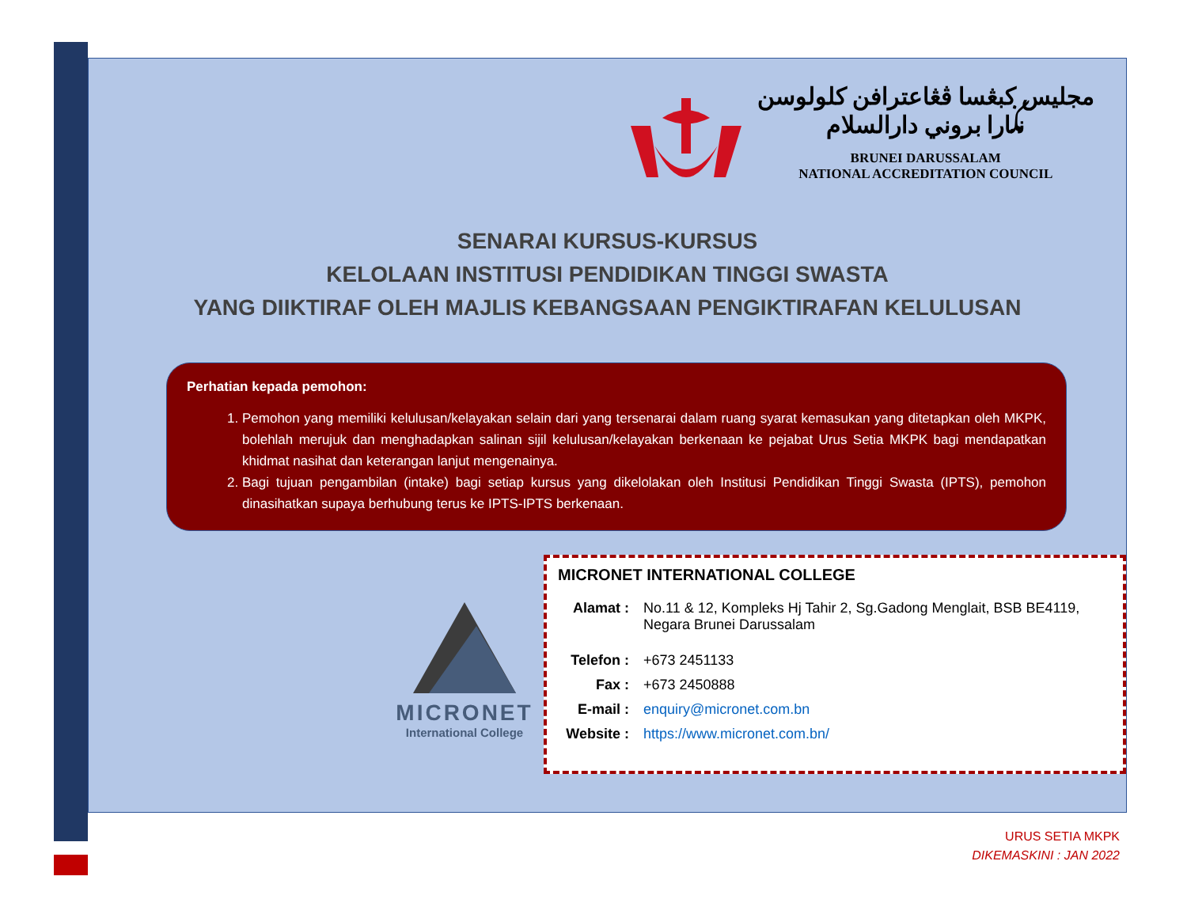مجليس كبڠسا ڤڠاعترافن کلولوسن
نݢارا بروني دارالسلام
BRUNEI DARUSSALAM
NATIONAL ACCREDITATION COUNCIL
SENARAI KURSUS-KURSUS
KELOLAAN INSTITUSI PENDIDIKAN TINGGI SWASTA
YANG DIIKTIRAF OLEH MAJLIS KEBANGSAAN PENGIKTIRAFAN KELULUSAN
Perhatian kepada pemohon:
1. Pemohon yang memiliki kelulusan/kelayakan selain dari yang tersenarai dalam ruang syarat kemasukan yang ditetapkan oleh MKPK, bolehlah merujuk dan menghadapkan salinan sijil kelulusan/kelayakan berkenaan ke pejabat Urus Setia MKPK bagi mendapatkan khidmat nasihat dan keterangan lanjut mengenainya.
2. Bagi tujuan pengambilan (intake) bagi setiap kursus yang dikelolakan oleh Institusi Pendidikan Tinggi Swasta (IPTS), pemohon dinasihatkan supaya berhubung terus ke IPTS-IPTS berkenaan.
MICRONET
International College
MICRONET INTERNATIONAL COLLEGE
| Alamat : | No.11 & 12, Kompleks Hj Tahir 2, Sg.Gadong Menglait, BSB BE4119, Negara Brunei Darussalam |
| Telefon : | +673 2451133 |
| Fax : | +673 2450888 |
| E-mail : | enquiry@micronet.com.bn |
| Website : | https://www.micronet.com.bn/ |
URUS SETIA MKPK
DIKEMASKINI : JAN 2022